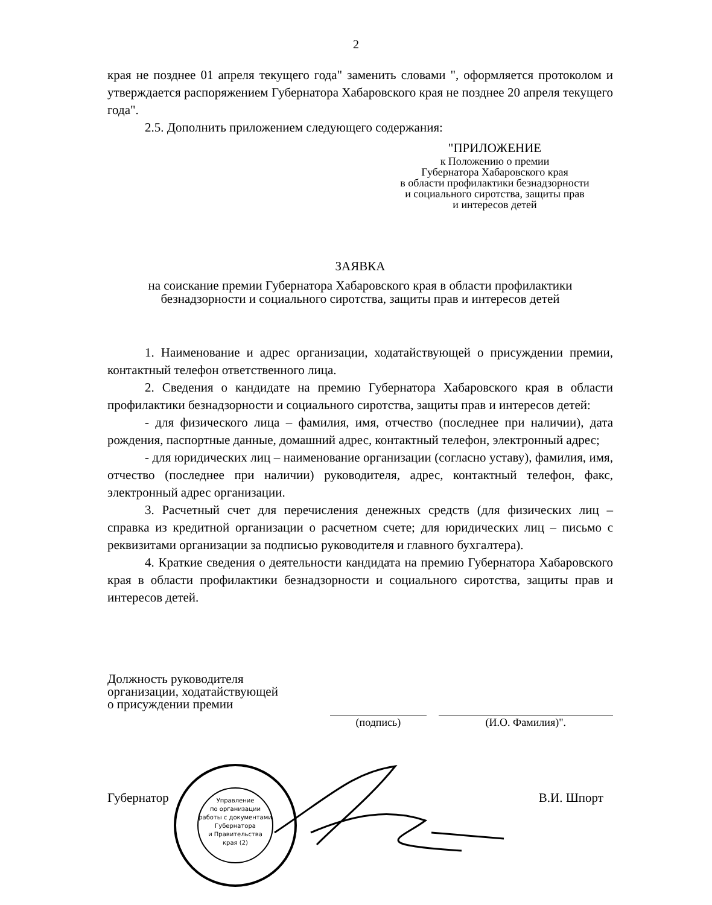2
края не позднее 01 апреля текущего года" заменить словами ", оформляется протоколом и утверждается распоряжением Губернатора Хабаровского края не позднее 20 апреля текущего года".
2.5. Дополнить приложением следующего содержания:
"ПРИЛОЖЕНИЕ
к Положению о премии
Губернатора Хабаровского края
в области профилактики безнадзорности
и социального сиротства, защиты прав
и интересов детей
ЗАЯВКА
на соискание премии Губернатора Хабаровского края в области профилактики безнадзорности и социального сиротства, защиты прав и интересов детей
1. Наименование и адрес организации, ходатайствующей о присуждении премии, контактный телефон ответственного лица.
2. Сведения о кандидате на премию Губернатора Хабаровского края в области профилактики безнадзорности и социального сиротства, защиты прав и интересов детей:
- для физического лица – фамилия, имя, отчество (последнее при наличии), дата рождения, паспортные данные, домашний адрес, контактный телефон, электронный адрес;
- для юридических лиц – наименование организации (согласно уставу), фамилия, имя, отчество (последнее при наличии) руководителя, адрес, контактный телефон, факс, электронный адрес организации.
3. Расчетный счет для перечисления денежных средств (для физических лиц – справка из кредитной организации о расчетном счете; для юридических лиц – письмо с реквизитами организации за подписью руководителя и главного бухгалтера).
4. Краткие сведения о деятельности кандидата на премию Губернатора Хабаровского края в области профилактики безнадзорности и социального сиротства, защиты прав и интересов детей.
Должность руководителя
организации, ходатайствующей
о присуждении премии
(подпись)
(И.О. Фамилия)".
Губернатор В.И. Шпорт
Управление
по организации
работы с документами
Губернатора
и Правительства
края (2)